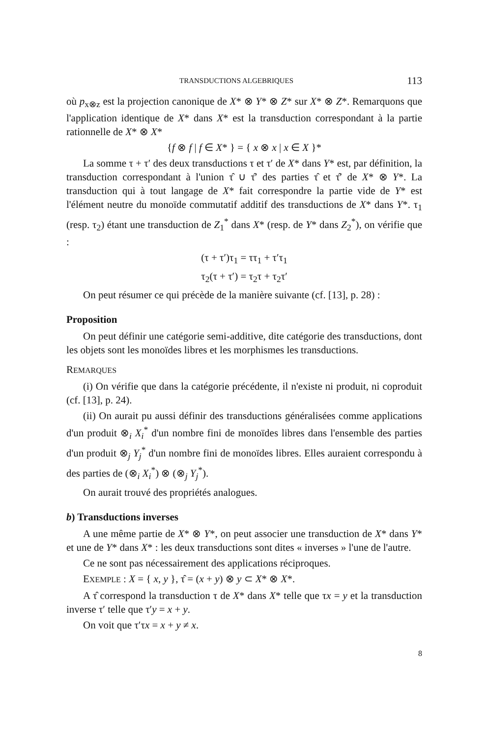TRANSDUCTIONS ALGEBRIQUES 113
où p<sub>x⊗z</sub> est la projection canonique de X* ⊗ Y* ⊗ Z* sur X* ⊗ Z*. Remarquons que l'application identique de X* dans X* est la transduction correspondant à la partie rationnelle de X* ⊗ X*
{f ⊗ f | f ∈ X* } = { x ⊗ x | x ∈ X }*
La somme τ + τ′ des deux transductions τ et τ′ de X* dans Y* est, par définition, la transduction correspondant à l'union τ̂ ∪ τ̂′ des parties τ̂ et τ̂′ de X* ⊗ Y*. La transduction qui à tout langage de X* fait correspondre la partie vide de Y* est l'élément neutre du monoïde commutatif additif des transductions de X* dans Y*. τ<sub>1</sub> (resp. τ<sub>2</sub>) étant une transduction de Z<sub>1</sub><sup>*</sup> dans X* (resp. de Y* dans Z<sub>2</sub><sup>*</sup>), on vérifie que :
(τ + τ′)τ<sub>1</sub> = ττ<sub>1</sub> + τ′τ<sub>1</sub>
τ<sub>2</sub>(τ + τ′) = τ<sub>2</sub>τ + τ<sub>2</sub>τ′
On peut résumer ce qui précède de la manière suivante (cf. [13], p. 28) :
Proposition
On peut définir une catégorie semi-additive, dite catégorie des transductions, dont les objets sont les monoïdes libres et les morphismes les transductions.
REMARQUES
(i) On vérifie que dans la catégorie précédente, il n'existe ni produit, ni coproduit (cf. [13], p. 24).
(ii) On aurait pu aussi définir des transductions généralisées comme applications d'un produit ⊗<sub>i</sub> X<sub>i</sub><sup>*</sup> d'un nombre fini de monoïdes libres dans l'ensemble des parties d'un produit ⊗<sub>j</sub> Y<sub>j</sub><sup>*</sup> d'un nombre fini de monoïdes libres. Elles auraient correspondu à des parties de (⊗<sub>i</sub> X<sub>i</sub><sup>*</sup>) ⊗ (⊗<sub>j</sub> Y<sub>j</sub><sup>*</sup>).
On aurait trouvé des propriétés analogues.
b) Transductions inverses
A une même partie de X* ⊗ Y*, on peut associer une transduction de X* dans Y* et une de Y* dans X* : les deux transductions sont dites « inverses » l'une de l'autre.
Ce ne sont pas nécessairement des applications réciproques.
EXEMPLE : X = { x, y }, τ̂ = (x + y) ⊗ y ⊂ X* ⊗ X*.
A τ̂ correspond la transduction τ de X* dans X* telle que τx = y et la transduction inverse τ′ telle que τ′y = x + y.
On voit que τ′τx = x + y ≠ x.
8